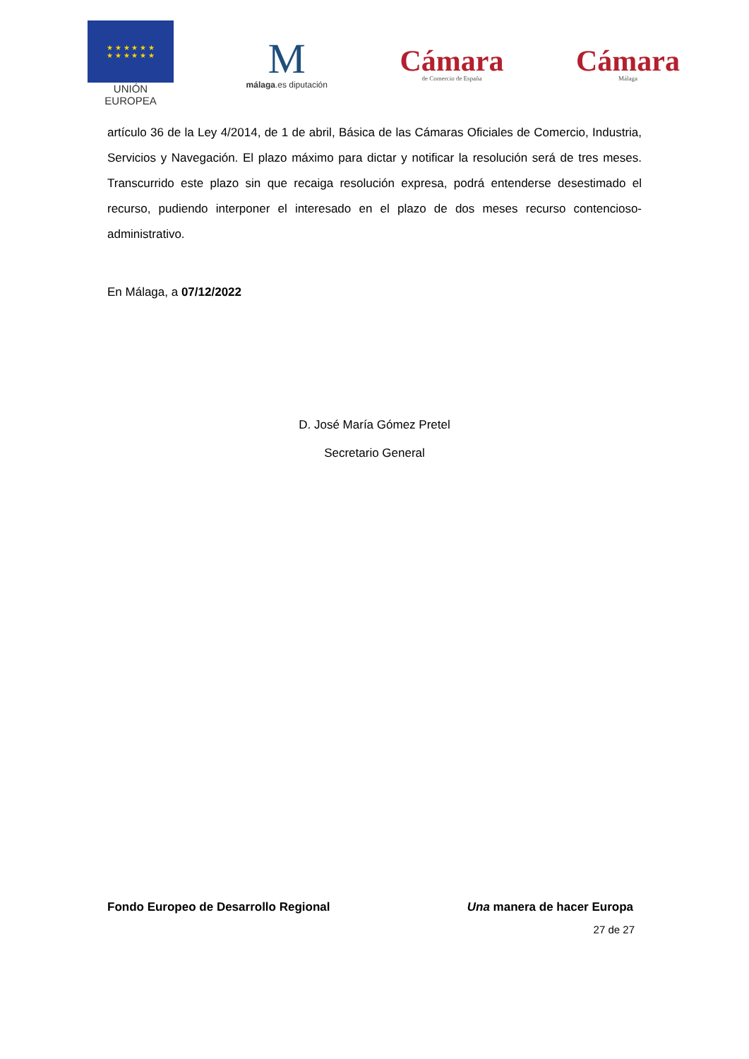★ ★ ★ ★ ★ ★
★ ★ ★ ★ ★ ★
UNIÓN EUROPEA
M
málaga.es diputación
Cámara
de Comercio de España
Cámara
Málaga
artículo 36 de la Ley 4/2014, de 1 de abril, Básica de las Cámaras Oficiales de Comercio, Industria, Servicios y Navegación. El plazo máximo para dictar y notificar la resolución será de tres meses. Transcurrido este plazo sin que recaiga resolución expresa, podrá entenderse desestimado el recurso, pudiendo interponer el interesado en el plazo de dos meses recurso contencioso-administrativo.
En Málaga, a 07/12/2022
D. José María Gómez Pretel
Secretario General
Fondo Europeo de Desarrollo Regional Una manera de hacer Europa
27 de 27